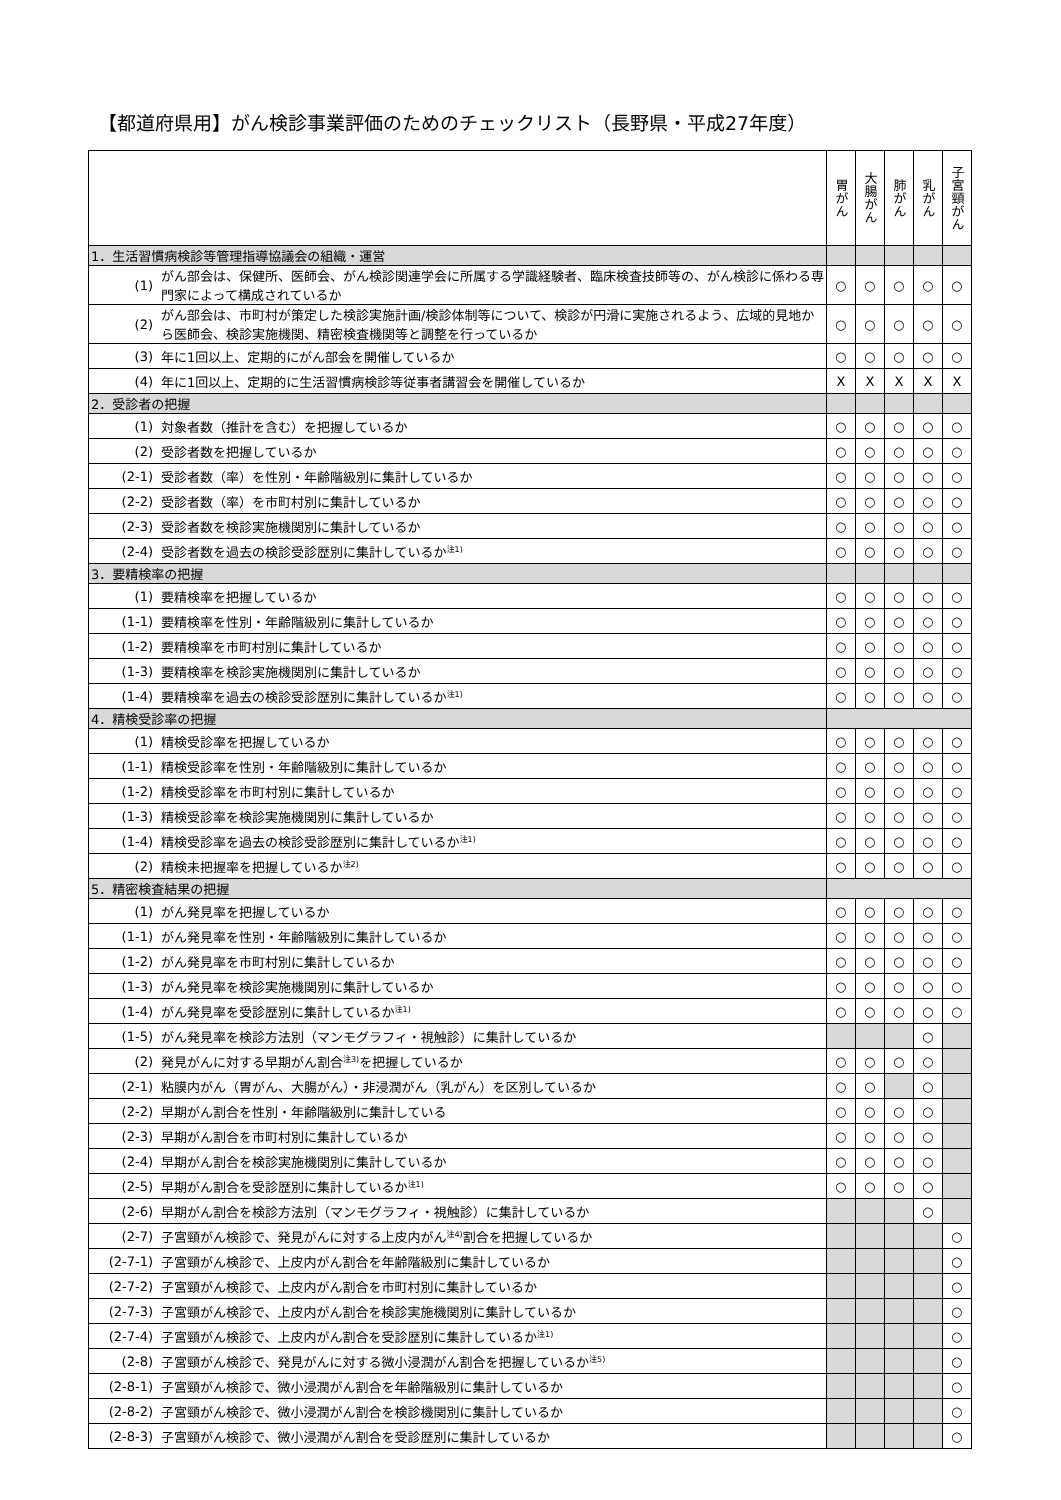【都道府県用】がん検診事業評価のためのチェックリスト（長野県・平成27年度）
| | | 胃がん | 大腸がん | 肺がん | 乳がん | 子宮頸がん |
| --- | --- | --- | --- | --- | --- | --- |
| 1．生活習慣病検診等管理指導協議会の組織・運営 | | | | | | |
| (1) | がん部会は、保健所、医師会、がん検診関連学会に所属する学識経験者、臨床検査技師等の、がん検診に係わる専門家によって構成されているか | ○ | ○ | ○ | ○ | ○ |
| (2) | がん部会は、市町村が策定した検診実施計画/検診体制等について、検診が円滑に実施されるよう、広域的見地から医師会、検診実施機関、精密検査機関等と調整を行っているか | ○ | ○ | ○ | ○ | ○ |
| (3) | 年に1回以上、定期的にがん部会を開催しているか | ○ | ○ | ○ | ○ | ○ |
| (4) | 年に1回以上、定期的に生活習慣病検診等従事者講習会を開催しているか | X | X | X | X | X |
| 2．受診者の把握 | | | | | | |
| (1) | 対象者数（推計を含む）を把握しているか | ○ | ○ | ○ | ○ | ○ |
| (2) | 受診者数を把握しているか | ○ | ○ | ○ | ○ | ○ |
| (2-1) | 受診者数（率）を性別・年齢階級別に集計しているか | ○ | ○ | ○ | ○ | ○ |
| (2-2) | 受診者数（率）を市町村別に集計しているか | ○ | ○ | ○ | ○ | ○ |
| (2-3) | 受診者数を検診実施機関別に集計しているか | ○ | ○ | ○ | ○ | ○ |
| (2-4) | 受診者数を過去の検診受診歴別に集計しているか<sup>注1)</sup> | ○ | ○ | ○ | ○ | ○ |
| 3．要精検率の把握 | | | | | | |
| (1) | 要精検率を把握しているか | ○ | ○ | ○ | ○ | ○ |
| (1-1) | 要精検率を性別・年齢階級別に集計しているか | ○ | ○ | ○ | ○ | ○ |
| (1-2) | 要精検率を市町村別に集計しているか | ○ | ○ | ○ | ○ | ○ |
| (1-3) | 要精検率を検診実施機関別に集計しているか | ○ | ○ | ○ | ○ | ○ |
| (1-4) | 要精検率を過去の検診受診歴別に集計しているか<sup>注1)</sup> | ○ | ○ | ○ | ○ | ○ |
| 4．精検受診率の把握 | | | | | | |
| (1) | 精検受診率を把握しているか | ○ | ○ | ○ | ○ | ○ |
| (1-1) | 精検受診率を性別・年齢階級別に集計しているか | ○ | ○ | ○ | ○ | ○ |
| (1-2) | 精検受診率を市町村別に集計しているか | ○ | ○ | ○ | ○ | ○ |
| (1-3) | 精検受診率を検診実施機関別に集計しているか | ○ | ○ | ○ | ○ | ○ |
| (1-4) | 精検受診率を過去の検診受診歴別に集計しているか<sup>注1)</sup> | ○ | ○ | ○ | ○ | ○ |
| (2) | 精検未把握率を把握しているか<sup>注2)</sup> | ○ | ○ | ○ | ○ | ○ |
| 5．精密検査結果の把握 | | | | | | |
| (1) | がん発見率を把握しているか | ○ | ○ | ○ | ○ | ○ |
| (1-1) | がん発見率を性別・年齢階級別に集計しているか | ○ | ○ | ○ | ○ | ○ |
| (1-2) | がん発見率を市町村別に集計しているか | ○ | ○ | ○ | ○ | ○ |
| (1-3) | がん発見率を検診実施機関別に集計しているか | ○ | ○ | ○ | ○ | ○ |
| (1-4) | がん発見率を受診歴別に集計しているか<sup>注1)</sup> | ○ | ○ | ○ | ○ | ○ |
| (1-5) | がん発見率を検診方法別（マンモグラフィ・視触診）に集計しているか | | | | ○ | |
| (2) | 発見がんに対する早期がん割合<sup>注3)</sup>を把握しているか | ○ | ○ | ○ | ○ | |
| (2-1) | 粘膜内がん（胃がん、大腸がん）・非浸潤がん（乳がん）を区別しているか | ○ | ○ | | ○ | |
| (2-2) | 早期がん割合を性別・年齢階級別に集計している | ○ | ○ | ○ | ○ | |
| (2-3) | 早期がん割合を市町村別に集計しているか | ○ | ○ | ○ | ○ | |
| (2-4) | 早期がん割合を検診実施機関別に集計しているか | ○ | ○ | ○ | ○ | |
| (2-5) | 早期がん割合を受診歴別に集計しているか<sup>注1)</sup> | ○ | ○ | ○ | ○ | |
| (2-6) | 早期がん割合を検診方法別（マンモグラフィ・視触診）に集計しているか | | | | ○ | |
| (2-7) | 子宮頸がん検診で、発見がんに対する上皮内がん<sup>注4)</sup>割合を把握しているか | | | | | ○ |
| (2-7-1) | 子宮頸がん検診で、上皮内がん割合を年齢階級別に集計しているか | | | | | ○ |
| (2-7-2) | 子宮頸がん検診で、上皮内がん割合を市町村別に集計しているか | | | | | ○ |
| (2-7-3) | 子宮頸がん検診で、上皮内がん割合を検診実施機関別に集計しているか | | | | | ○ |
| (2-7-4) | 子宮頸がん検診で、上皮内がん割合を受診歴別に集計しているか<sup>注1)</sup> | | | | | ○ |
| (2-8) | 子宮頸がん検診で、発見がんに対する微小浸潤がん割合を把握しているか<sup>注5)</sup> | | | | | ○ |
| (2-8-1) | 子宮頸がん検診で、微小浸潤がん割合を年齢階級別に集計しているか | | | | | ○ |
| (2-8-2) | 子宮頸がん検診で、微小浸潤がん割合を検診機関別に集計しているか | | | | | ○ |
| (2-8-3) | 子宮頸がん検診で、微小浸潤がん割合を受診歴別に集計しているか | | | | | ○ |